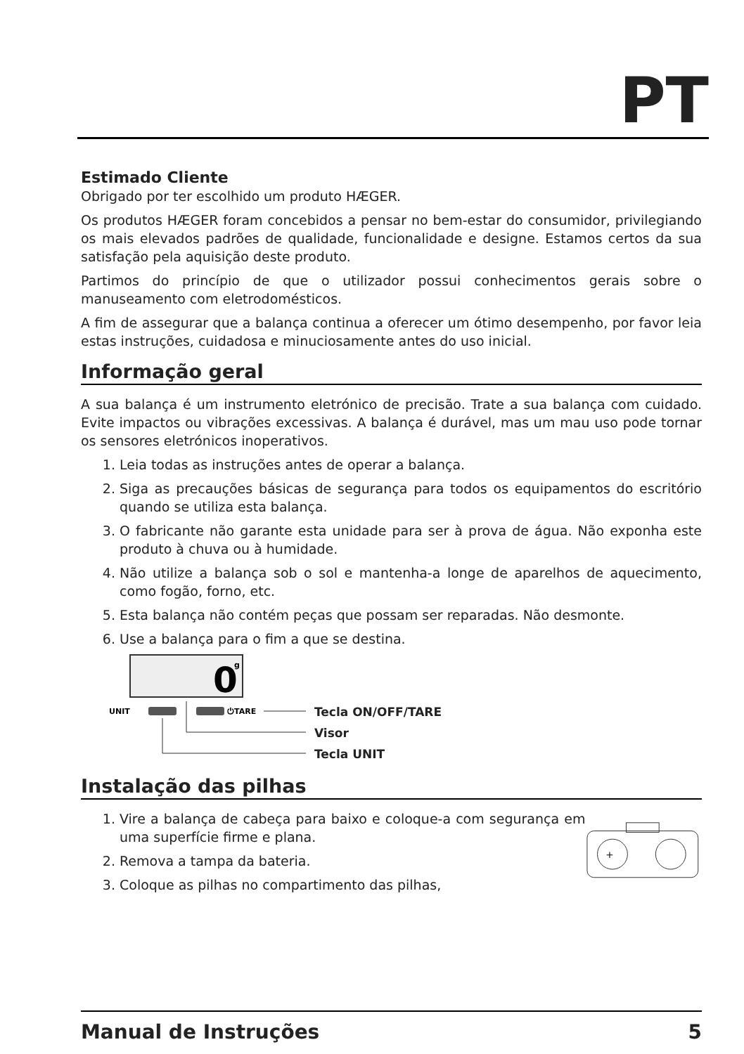PT
Estimado Cliente
Obrigado por ter escolhido um produto HÆGER.
Os produtos HÆGER foram concebidos a pensar no bem-estar do consumidor, privilegiando os mais elevados padrões de qualidade, funcionalidade e designe. Estamos certos da sua satisfação pela aquisição deste produto.
Partimos do princípio de que o utilizador possui conhecimentos gerais sobre o manuseamento com eletrodomésticos.
A fim de assegurar que a balança continua a oferecer um ótimo desempenho, por favor leia estas instruções, cuidadosa e minuciosamente antes do uso inicial.
Informação geral
A sua balança é um instrumento eletrónico de precisão. Trate a sua balança com cuidado. Evite impactos ou vibrações excessivas. A balança é durável, mas um mau uso pode tornar os sensores eletrónicos inoperativos.
1. Leia todas as instruções antes de operar a balança.
2. Siga as precauções básicas de segurança para todos os equipamentos do escritório quando se utiliza esta balança.
3. O fabricante não garante esta unidade para ser à prova de água. Não exponha este produto à chuva ou à humidade.
4. Não utilize a balança sob o sol e mantenha-a longe de aparelhos de aquecimento, como fogão, forno, etc.
5. Esta balança não contém peças que possam ser reparadas. Não desmonte.
6. Use a balança para o fim a que se destina.
0
g
UNIT
⏻TARE
Tecla ON/OFF/TARE
Visor
Tecla UNIT
Instalação das pilhas
1. Vire a balança de cabeça para baixo e coloque-a com segurança em uma superfície firme e plana.
2. Remova a tampa da bateria.
3. Coloque as pilhas no compartimento das pilhas,
+
Manual de Instruções 5